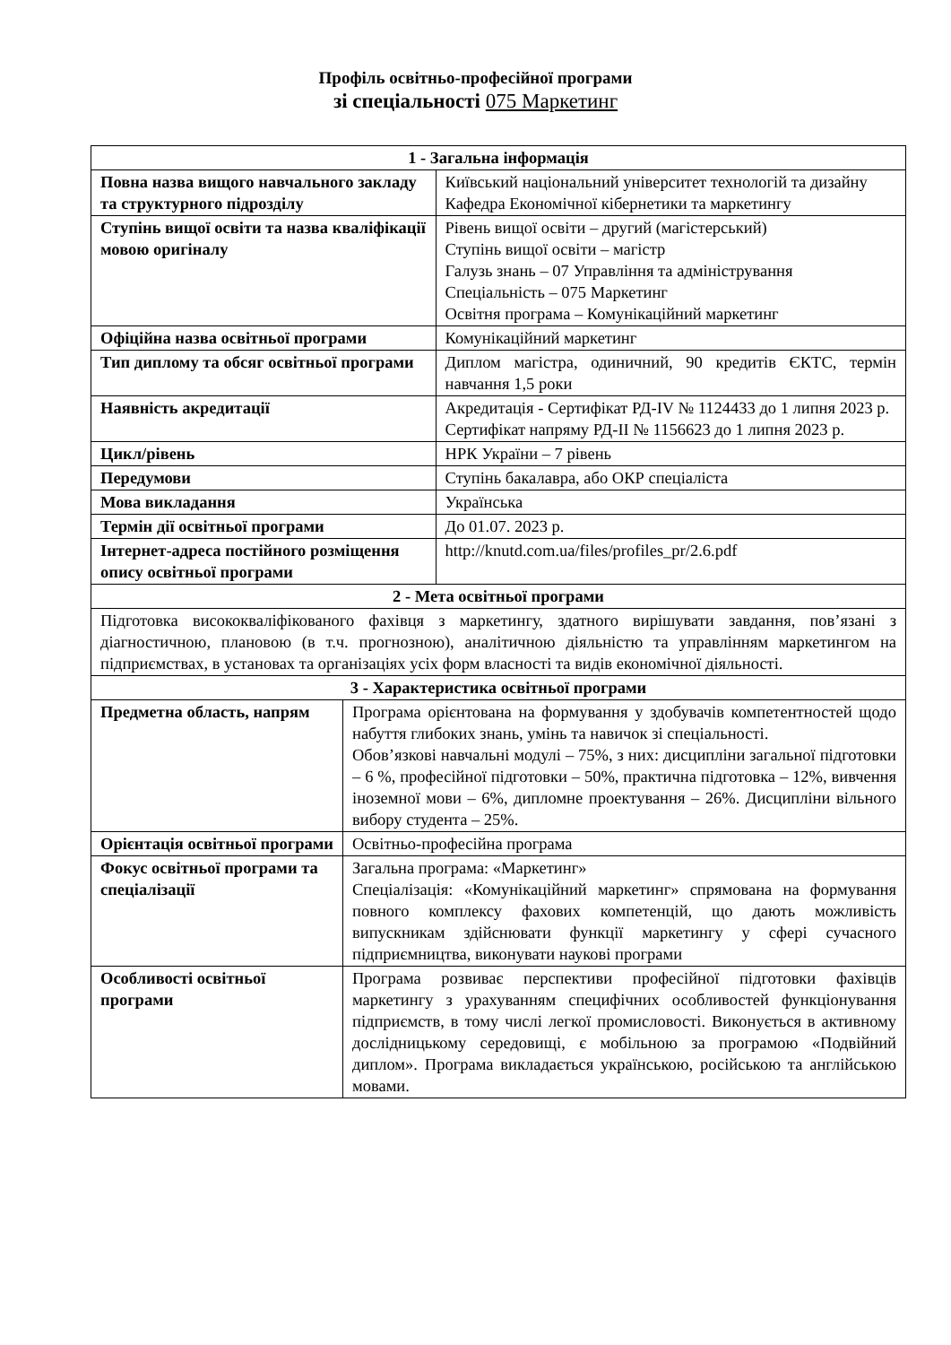Профіль освітньо-професійної програми
зі спеціальності 075 Маркетинг
| 1 - Загальна інформація | | |
| --- | --- | --- |
| Повна назва вищого навчального закладу та структурного підрозділу | | Київський національний університет технологій та дизайну Кафедра Економічної кібернетики та маркетингу |
| Ступінь вищої освіти та назва кваліфікації мовою оригіналу | | Рівень вищої освіти – другий (магістерський) Ступінь вищої освіти – магістр Галузь знань – 07 Управління та адміністрування Спеціальність – 075 Маркетинг Освітня програма – Комунікаційний маркетинг |
| Офіційна назва освітньої програми | | Комунікаційний маркетинг |
| Тип диплому та обсяг освітньої програми | | Диплом магістра, одиничний, 90 кредитів ЄКТС, термін навчання 1,5 роки |
| Наявність акредитації | | Акредитація - Сертифікат РД-IV № 1124433 до 1 липня 2023 р. Сертифікат напряму РД-ІІ № 1156623 до 1 липня 2023 р. |
| Цикл/рівень | | НРК України – 7 рівень |
| Передумови | | Ступінь бакалавра, або ОКР спеціаліста |
| Мова викладання | | Українська |
| Термін дії освітньої програми | | До 01.07. 2023 р. |
| Інтернет-адреса постійного розміщення опису освітньої програми | | http://knutd.com.ua/files/profiles_pr/2.6.pdf |
| 2 - Мета освітньої програми | | |
| Підготовка висококваліфікованого фахівця з маркетингу, здатного вирішувати завдання, пов’язані з діагностичною, плановою (в т.ч. прогнозною), аналітичною діяльністю та управлінням маркетингом на підприємствах, в установах та організаціях усіх форм власності та видів економічної діяльності. | | |
| 3 - Характеристика освітньої програми | | |
| Предметна область, напрям | Програма орієнтована на формування у здобувачів компетентностей щодо набуття глибоких знань, умінь та навичок зі спеціальності. Обов’язкові навчальні модулі – 75%, з них: дисципліни загальної підготовки – 6 %, професійної підготовки – 50%, практична підготовка – 12%, вивчення іноземної мови – 6%, дипломне проектування – 26%. Дисципліни вільного вибору студента – 25%. | |
| Орієнтація освітньої програми | Освітньо-професійна програма | |
| Фокус освітньої програми та спеціалізації | Загальна програма: «Маркетинг» Спеціалізація: «Комунікаційний маркетинг» спрямована на формування повного комплексу фахових компетенцій, що дають можливість випускникам здійснювати функції маркетингу у сфері сучасного підприємництва, виконувати наукові програми | |
| Особливості освітньої програми | Програма розвиває перспективи професійної підготовки фахівців маркетингу з урахуванням специфічних особливостей функціонування підприємств, в тому числі легкої промисловості. Виконується в активному дослідницькому середовищі, є мобільною за програмою «Подвійний диплом». Програма викладається українською, російською та англійською мовами. | |